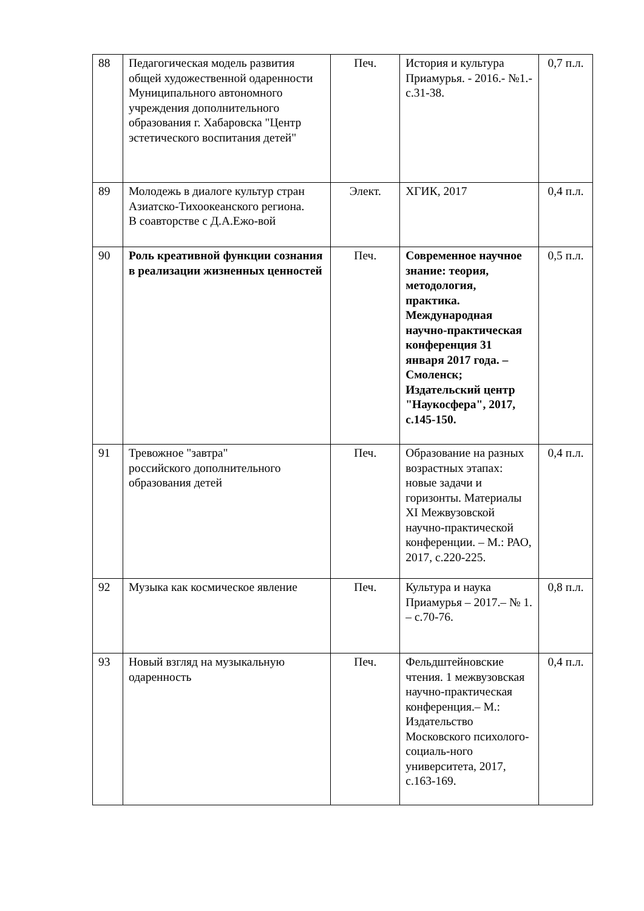| 88 | Педагогическая модель развития общей художественной одаренности Муниципального автономного учреждения дополнительного образования г. Хабаровска "Центр эстетического воспитания детей" | Печ. | История и культура Приамурья. - 2016.- №1.- с.31-38. | 0,7 п.л. |
| 89 | Молодежь в диалоге культур стран Азиатско-Тихоокеанского региона. В соавторстве с Д.А.Ежо-вой | Элект. | ХГИК, 2017 | 0,4 п.л. |
| 90 | Роль креативной функции сознания в реализации жизненных ценностей | Печ. | Современное научное знание: теория, методология, практика. Международная научно-практическая конференция 31 января 2017 года. – Смоленск; Издательский центр "Наукосфера", 2017, с.145-150. | 0,5 п.л. |
| 91 | Тревожное "завтра" российского дополнительного образования детей | Печ. | Образование на разных возрастных этапах: новые задачи и горизонты. Материалы XI Межвузовской научно-практической конференции. – М.: РАО, 2017, с.220-225. | 0,4 п.л. |
| 92 | Музыка как космическое явление | Печ. | Культура и наука Приамурья – 2017.– № 1. – с.70-76. | 0,8 п.л. |
| 93 | Новый взгляд на музыкальную одаренность | Печ. | Фельдштейновские чтения. 1 межвузовская научно-практическая конференция.– М.: Издательство Московского психолого-социаль-ного университета, 2017, с.163-169. | 0,4 п.л. |